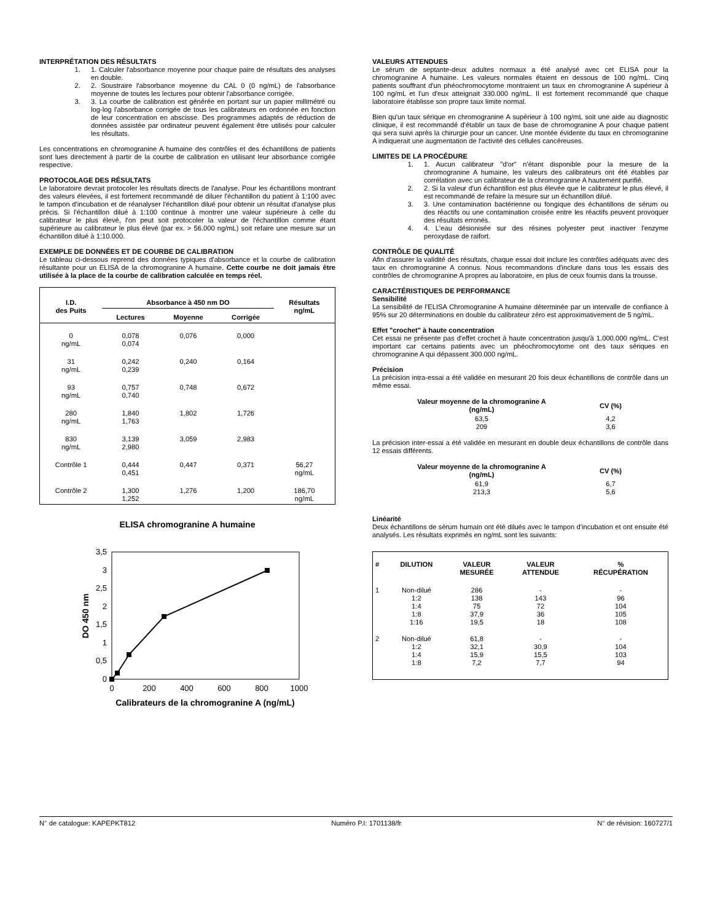INTERPRÉTATION DES RÉSULTATS
1. 1. Calculer l'absorbance moyenne pour chaque paire de résultats des analyses en double.
2. 2. Soustraire l'absorbance moyenne du CAL 0 (0 ng/mL) de l'absorbance moyenne de toutes les lectures pour obtenir l'absorbance corrigée.
3. 3. La courbe de calibration est générée en portant sur un papier millimétré ou log-log l'absorbance corrigée de tous les calibrateurs en ordonnée en fonction de leur concentration en abscisse. Des programmes adaptés de réduction de données assistée par ordinateur peuvent également être utilisés pour calculer les résultats.
Les concentrations en chromogranine A humaine des contrôles et des échantillons de patients sont lues directement à partir de la courbe de calibration en utilisant leur absorbance corrigée respective.
PROTOCOLAGE DES RÉSULTATS
Le laboratoire devrait protocoler les résultats directs de l'analyse. Pour les échantillons montrant des valeurs élevées, il est fortement recommandé de diluer l'échantillon du patient à 1:100 avec le tampon d'incubation et de réanalyser l'échantillon dilué pour obtenir un résultat d'analyse plus précis. Si l'échantillon dilué à 1:100 continue à montrer une valeur supérieure à celle du calibrateur le plus élevé, l'on peut soit protocoler la valeur de l'échantillon comme étant supérieure au calibrateur le plus élevé (par ex. > 56.000 ng/mL) soit refaire une mesure sur un échantillon dilué à 1:10.000.
EXEMPLE DE DONNÉES ET DE COURBE DE CALIBRATION
Le tableau ci-dessous reprend des données typiques d'absorbance et la courbe de calibration résultante pour un ELISA de la chromogranine A humaine. Cette courbe ne doit jamais être utilisée à la place de la courbe de calibration calculée en temps réel.
| I.D. des Puits | Absorbance à 450 nm DO | | | Résultats ng/mL |
| --- | --- | --- | --- | --- |
| | Lectures | Moyenne | Corrigée | |
| 0 ng/mL | 0,078 0,074 | 0,076 | 0,000 | |
| 31 ng/mL | 0,242 0,239 | 0,240 | 0,164 | |
| 93 ng/mL | 0,757 0,740 | 0,748 | 0,672 | |
| 280 ng/mL | 1,840 1,763 | 1,802 | 1,726 | |
| 830 ng/mL | 3,139 2,980 | 3,059 | 2,983 | |
| Contrôle 1 | 0,444 0,451 | 0,447 | 0,371 | 56,27 ng/mL |
| Contrôle 2 | 1,300 1,252 | 1,276 | 1,200 | 186,70 ng/mL |
ELISA chromogranine A humaine
3,5
3
2,5
2
1,5
1
0,5
0
0
200
400
600
800
1000
Calibrateurs de la chromogranine A (ng/mL)
DO 450 nm
VALEURS ATTENDUES
Le sérum de septante-deux adultes normaux a été analysé avec cet ELISA pour la chromogranine A humaine. Les valeurs normales étaient en dessous de 100 ng/mL. Cinq patients souffrant d'un phéochromocytome montraient un taux en chromogranine A supérieur à 100 ng/mL et l'un d'eux atteignait 330.000 ng/mL. Il est fortement recommandé que chaque laboratoire établisse son propre taux limite normal.
Bien qu'un taux sérique en chromogranine A supérieur à 100 ng/mL soit une aide au diagnostic clinique, il est recommandé d'établir un taux de base de chromogranine A pour chaque patient qui sera suivi après la chirurgie pour un cancer. Une montée évidente du taux en chromogranine A indiquerait une augmentation de l'activité des cellules cancéreuses.
LIMITES DE LA PROCÉDURE
1. 1. Aucun calibrateur "d'or" n'étant disponible pour la mesure de la chromogranine A humaine, les valeurs des calibrateurs ont été établies par corrélation avec un calibrateur de la chromogranine A hautement purifié.
2. 2. Si la valeur d'un échantillon est plus élevée que le calibrateur le plus élevé, il est recommandé de refaire la mesure sur un échantillon dilué.
3. 3. Une contamination bactérienne ou fongique des échantillons de sérum ou des réactifs ou une contamination croisée entre les réactifs peuvent provoquer des résultats erronés.
4. 4. L'eau désionisée sur des résines polyester peut inactiver l'enzyme peroxydase de raifort.
CONTRÔLE DE QUALITÉ
Afin d'assurer la validité des résultats, chaque essai doit inclure les contrôles adéquats avec des taux en chromogranine A connus. Nous recommandons d'inclure dans tous les essais des contrôles de chromogranine A propres au laboratoire, en plus de ceux fournis dans la trousse.
CARACTÉRISTIQUES DE PERFORMANCE
Sensibilité
La sensibilité de l'ELISA Chromogranine A humaine déterminée par un intervalle de confiance à 95% sur 20 déterminations en double du calibrateur zéro est approximativement de 5 ng/mL.
Effet "crochet" à haute concentration
Cet essai ne présente pas d'effet crochet à haute concentration jusqu'à 1.000.000 ng/mL. C'est important car certains patients avec un phéochromocytome ont des taux sériques en chromogranine A qui dépassent 300.000 ng/mL.
Précision
La précision intra-essai a été validée en mesurant 20 fois deux échantillons de contrôle dans un même essai.
| Valeur moyenne de la chromogranine A (ng/mL) | CV (%) |
| --- | --- |
| 63,5 209 | 4,2 3,6 |
La précision inter-essai a été validée en mesurant en double deux échantillons de contrôle dans 12 essais différents.
| Valeur moyenne de la chromogranine A (ng/mL) | CV (%) |
| --- | --- |
| 61,9 213,3 | 6,7 5,6 |
Linéarité
Deux échantillons de sérum humain ont été dilués avec le tampon d'incubation et ont ensuite été analysés. Les résultats exprimés en ng/mL sont les suivants:
| # | DILUTION | VALEUR MESURÉE | VALEUR ATTENDUE | % RÉCUPÉRATION |
| --- | --- | --- | --- | --- |
| 1 | Non-dilué 1:2 1:4 1:8 1:16 | 286 138 75 37,9 19,5 | - 143 72 36 18 | - 96 104 105 108 |
| 2 | Non-dilué 1:2 1:4 1:8 | 61,8 32,1 15,9 7,2 | - 30,9 15,5 7,7 | - 104 103 94 |
N° de catalogue: KAPEPKT812 Numéro P.I: 1701138/fr N° de révision: 160727/1